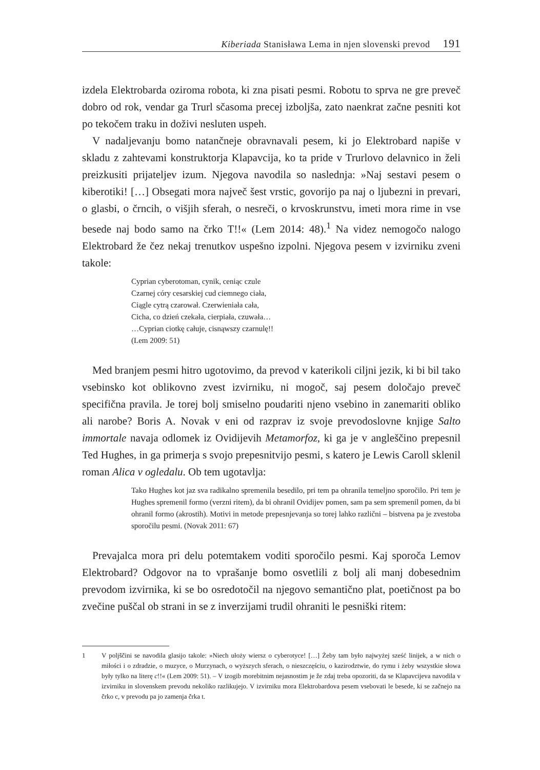Kiberiada Stanisława Lema in njen slovenski prevod 191
izdela Elektrobarda oziroma robota, ki zna pisati pesmi. Robotu to sprva ne gre preveč dobro od rok, vendar ga Trurl sčasoma precej izboljša, zato naenkrat začne pesniti kot po tekočem traku in doživi nesluten uspeh.
V nadaljevanju bomo natančneje obravnavali pesem, ki jo Elektrobard napiše v skladu z zahtevami konstruktorja Klapavcija, ko ta pride v Trurlovo delavnico in želi preizkusiti prijateljev izum. Njegova navodila so naslednja: »Naj sestavi pesem o kiberotiki! […] Obsegati mora največ šest vrstic, govorijo pa naj o ljubezni in prevari, o glasbi, o črncih, o višjih sferah, o nesreči, o krvoskrunstvu, imeti mora rime in vse besede naj bodo samo na črko T!!« (Lem 2014: 48).<sup>1</sup> Na videz nemogočo nalogo Elektrobard že čez nekaj trenutkov uspešno izpolni. Njegova pesem v izvirniku zveni takole:
Cyprian cyberotoman, cynik, ceniąc czule
Czarnej córy cesarskiej cud ciemnego ciała,
Ciągle cytrą czarował. Czerwieniała cała,
Cicha, co dzień czekała, cierpiała, czuwała…
…Cyprian ciotkę całuje, cisnąwszy czarnulę!!
(Lem 2009: 51)
Med branjem pesmi hitro ugotovimo, da prevod v katerikoli ciljni jezik, ki bi bil tako vsebinsko kot oblikovno zvest izvirniku, ni mogoč, saj pesem določajo preveč specifična pravila. Je torej bolj smiselno poudariti njeno vsebino in zanemariti obliko ali narobe? Boris A. Novak v eni od razprav iz svoje prevodoslovne knjige Salto immortale navaja odlomek iz Ovidijevih Metamorfoz, ki ga je v angleščino prepesnil Ted Hughes, in ga primerja s svojo prepesnitvijo pesmi, s katero je Lewis Caroll sklenil roman Alica v ogledalu. Ob tem ugotavlja:
Tako Hughes kot jaz sva radikalno spremenila besedilo, pri tem pa ohranila temeljno sporočilo. Pri tem je Hughes spremenil formo (verzni ritem), da bi ohranil Ovidijev pomen, sam pa sem spremenil pomen, da bi ohranil formo (akrostih). Motivi in metode prepesnjevanja so torej lahko različni – bistvena pa je zvestoba sporočilu pesmi. (Novak 2011: 67)
Prevajalca mora pri delu potemtakem voditi sporočilo pesmi. Kaj sporoča Lemov Elektrobard? Odgovor na to vprašanje bomo osvetlili z bolj ali manj dobesednim prevodom izvirnika, ki se bo osredotočil na njegovo semantično plat, poetičnost pa bo zvečine puščal ob strani in se z inverzijami trudil ohraniti le pesniški ritem:
1 V poljščini se navodila glasijo takole: »Niech ułoży wiersz o cyberotyce! […] Żeby tam było najwyżej sześć linijek, a w nich o miłości i o zdradzie, o muzyce, o Murzynach, o wyższych sferach, o nieszczęściu, o kazirodztwie, do rymu i żeby wszystkie słowa były tylko na literę c!!« (Lem 2009: 51). – V izogib morebitnim nejasnostim je že zdaj treba opozoriti, da se Klapavcijeva navodila v izvirniku in slovenskem prevodu nekoliko razlikujejo. V izvirniku mora Elektrobardova pesem vsebovati le besede, ki se začnejo na črko c, v prevodu pa jo zamenja črka t.